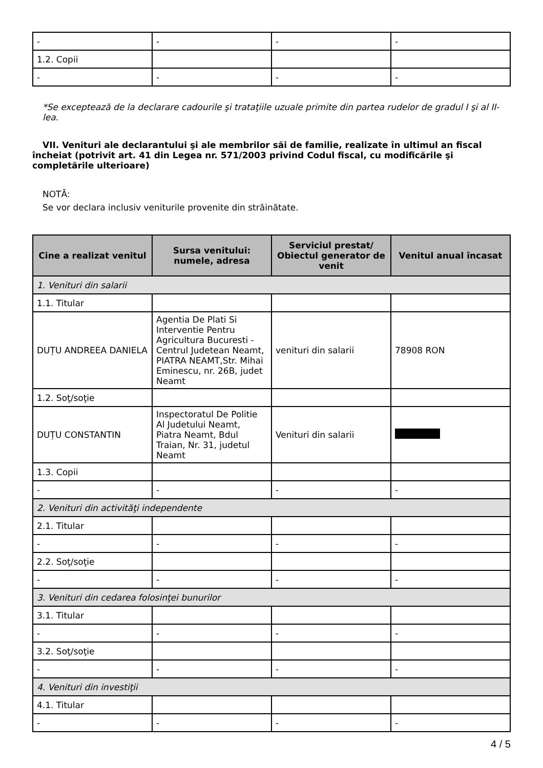| - | - | - | - |
| 1.2. Copii | | | |
| - | - | - | - |
*Se exceptează de la declarare cadourile şi trataţiile uzuale primite din partea rudelor de gradul I şi al II-lea.
VII. Venituri ale declarantului şi ale membrilor săi de familie, realizate în ultimul an fiscal încheiat (potrivit art. 41 din Legea nr. 571/2003 privind Codul fiscal, cu modificările şi completările ulterioare)
NOTĂ:
Se vor declara inclusiv veniturile provenite din străinătate.
| Cine a realizat venitul | Sursa venitului: numele, adresa | Serviciul prestat/ Obiectul generator de venit | Venitul anual încasat |
| --- | --- | --- | --- |
| 1. Venituri din salarii | | | |
| 1.1. Titular | | | |
| DUȚU ANDREEA DANIELA | Agentia De Plati Si Interventie Pentru Agricultura Bucuresti - Centrul Judetean Neamt, PIATRA NEAMT,Str. Mihai Eminescu, nr. 26B, judet Neamt | venituri din salarii | 78908 RON |
| 1.2. Soţ/soţie | | | |
| DUȚU CONSTANTIN | Inspectoratul De Politie Al Judetului Neamt, Piatra Neamt, Bdul Traian, Nr. 31, judetul Neamt | Venituri din salarii | |
| 1.3. Copii | | | |
| - | - | - | - |
| 2. Venituri din activităţi independente | | | |
| 2.1. Titular | | | |
| - | - | - | - |
| 2.2. Soţ/soţie | | | |
| - | - | - | - |
| 3. Venituri din cedarea folosinţei bunurilor | | | |
| 3.1. Titular | | | |
| - | - | - | - |
| 3.2. Soţ/soţie | | | |
| - | - | - | - |
| 4. Venituri din investiţii | | | |
| 4.1. Titular | | | |
| - | - | - | - |
4 / 5